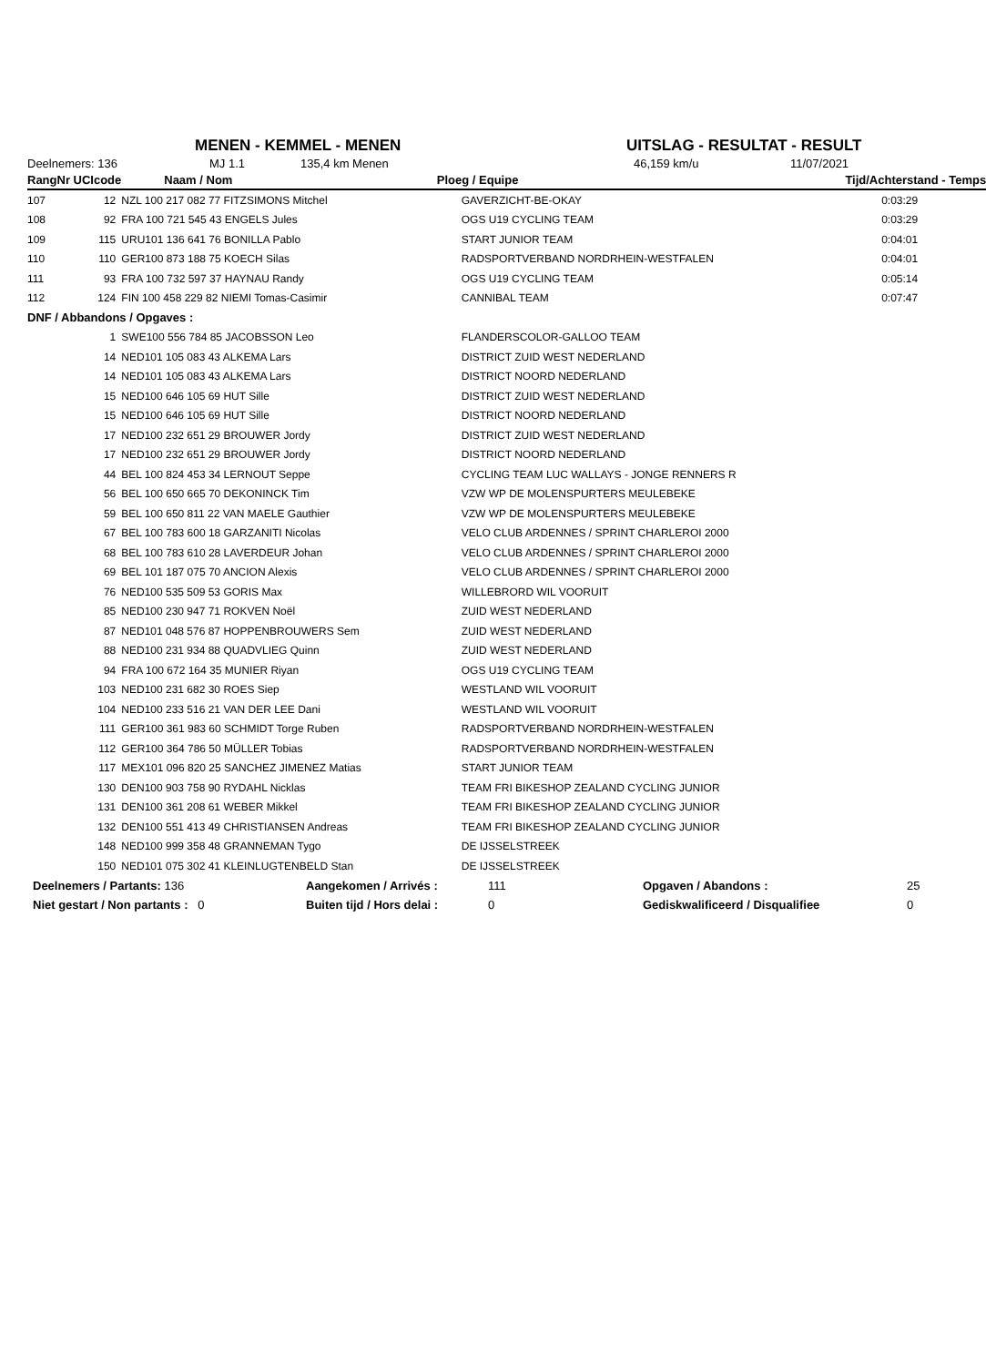MENEN - KEMMEL - MENEN UITSLAG - RESULTAT - RESULT
Deelnemers: 136 MJ 1.1 135,4 km Menen 46,159 km/u 11/07/2021
| Rang | Nr UCIcode | Naam / Nom | Ploeg / Equipe | Tijd/Achterstand - Temps |
| --- | --- | --- | --- | --- |
| 107 | 12 | NZL 100 217 082 77 FITZSIMONS Mitchel | GAVERZICHT-BE-OKAY | 0:03:29 |
| 108 | 92 | FRA 100 721 545 43 ENGELS Jules | OGS U19 CYCLING TEAM | 0:03:29 |
| 109 | 115 | URU101 136 641 76 BONILLA Pablo | START JUNIOR TEAM | 0:04:01 |
| 110 | 110 | GER100 873 188 75 KOECH Silas | RADSPORTVERBAND NORDRHEIN-WESTFALEN | 0:04:01 |
| 111 | 93 | FRA 100 732 597 37 HAYNAU Randy | OGS U19 CYCLING TEAM | 0:05:14 |
| 112 | 124 | FIN 100 458 229 82 NIEMI Tomas-Casimir | CANNIBAL TEAM | 0:07:47 |
| DNF / Abbandons / Opgaves : | | | | |
| | 1 | SWE100 556 784 85 JACOBSSON Leo | FLANDERSCOLOR-GALLOO TEAM | |
| | 14 | NED101 105 083 43 ALKEMA Lars | DISTRICT ZUID WEST NEDERLAND | |
| | 14 | NED101 105 083 43 ALKEMA Lars | DISTRICT NOORD NEDERLAND | |
| | 15 | NED100 646 105 69 HUT Sille | DISTRICT ZUID WEST NEDERLAND | |
| | 15 | NED100 646 105 69 HUT Sille | DISTRICT NOORD NEDERLAND | |
| | 17 | NED100 232 651 29 BROUWER Jordy | DISTRICT ZUID WEST NEDERLAND | |
| | 17 | NED100 232 651 29 BROUWER Jordy | DISTRICT NOORD NEDERLAND | |
| | 44 | BEL 100 824 453 34 LERNOUT Seppe | CYCLING TEAM LUC WALLAYS - JONGE RENNERS R | |
| | 56 | BEL 100 650 665 70 DEKONINCK Tim | VZW WP DE MOLENSPURTERS MEULEBEKE | |
| | 59 | BEL 100 650 811 22 VAN MAELE Gauthier | VZW WP DE MOLENSPURTERS MEULEBEKE | |
| | 67 | BEL 100 783 600 18 GARZANITI Nicolas | VELO CLUB ARDENNES / SPRINT CHARLEROI 2000 | |
| | 68 | BEL 100 783 610 28 LAVERDEUR Johan | VELO CLUB ARDENNES / SPRINT CHARLEROI 2000 | |
| | 69 | BEL 101 187 075 70 ANCION Alexis | VELO CLUB ARDENNES / SPRINT CHARLEROI 2000 | |
| | 76 | NED100 535 509 53 GORIS Max | WILLEBRORD WIL VOORUIT | |
| | 85 | NED100 230 947 71 ROKVEN Noël | ZUID WEST NEDERLAND | |
| | 87 | NED101 048 576 87 HOPPENBROUWERS Sem | ZUID WEST NEDERLAND | |
| | 88 | NED100 231 934 88 QUADVLIEG Quinn | ZUID WEST NEDERLAND | |
| | 94 | FRA 100 672 164 35 MUNIER Riyan | OGS U19 CYCLING TEAM | |
| | 103 | NED100 231 682 30 ROES Siep | WESTLAND WIL VOORUIT | |
| | 104 | NED100 233 516 21 VAN DER LEE Dani | WESTLAND WIL VOORUIT | |
| | 111 | GER100 361 983 60 SCHMIDT Torge Ruben | RADSPORTVERBAND NORDRHEIN-WESTFALEN | |
| | 112 | GER100 364 786 50 MÜLLER Tobias | RADSPORTVERBAND NORDRHEIN-WESTFALEN | |
| | 117 | MEX101 096 820 25 SANCHEZ JIMENEZ Matias | START JUNIOR TEAM | |
| | 130 | DEN100 903 758 90 RYDAHL Nicklas | TEAM FRI BIKESHOP ZEALAND CYCLING JUNIOR | |
| | 131 | DEN100 361 208 61 WEBER Mikkel | TEAM FRI BIKESHOP ZEALAND CYCLING JUNIOR | |
| | 132 | DEN100 551 413 49 CHRISTIANSEN Andreas | TEAM FRI BIKESHOP ZEALAND CYCLING JUNIOR | |
| | 148 | NED100 999 358 48 GRANNEMAN Tygo | DE IJSSELSTREEK | |
| | 150 | NED101 075 302 41 KLEINLUGTENBELD Stan | DE IJSSELSTREEK | |
| Deelnemers / Partants: 136 | Aangekomen / Arrivés : | 111 | Opgaven / Abandons : | 25 |
| Niet gestart / Non partants : 0 | Buiten tijd / Hors delai : | 0 | Gediskwalificeerd / Disqualifiee | 0 |